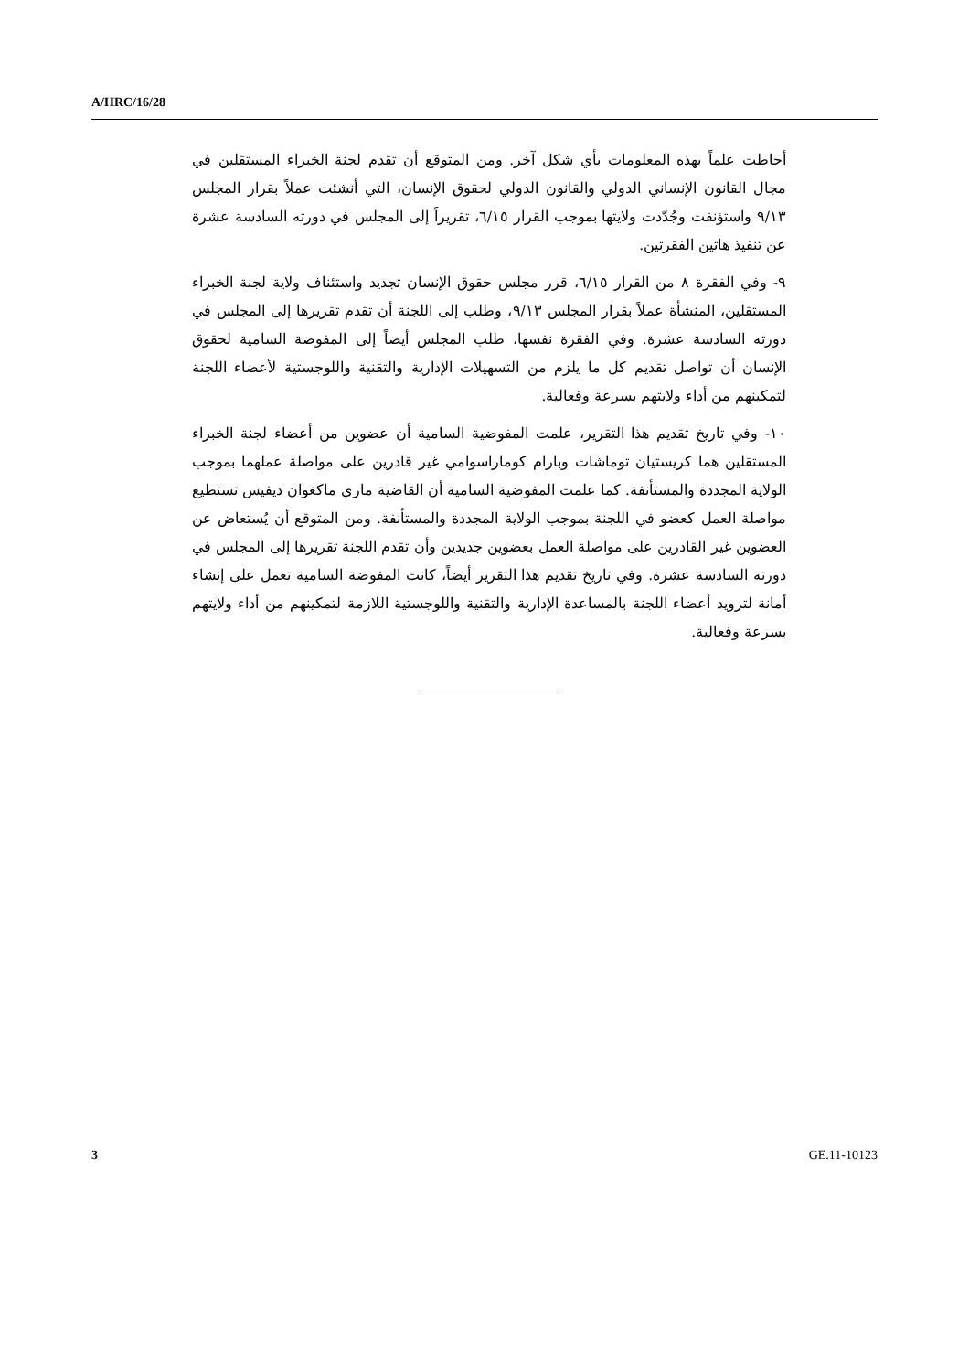A/HRC/16/28
أحاطت علماً بهذه المعلومات بأي شكل آخر. ومن المتوقع أن تقدم لجنة الخبراء المستقلين في مجال القانون الإنساني الدولي والقانون الدولي لحقوق الإنسان، التي أنشئت عملاً بقرار المجلس ٩/١٣ واستؤنفت وجُدّدت ولايتها بموجب القرار ٦/١٥، تقريراً إلى المجلس في دورته السادسة عشرة عن تنفيذ هاتين الفقرتين.
٩- وفي الفقرة ٨ من القرار ٦/١٥، قرر مجلس حقوق الإنسان تجديد واستئناف ولاية لجنة الخبراء المستقلين، المنشأة عملاً بقرار المجلس ٩/١٣، وطلب إلى اللجنة أن تقدم تقريرها إلى المجلس في دورته السادسة عشرة. وفي الفقرة نفسها، طلب المجلس أيضاً إلى المفوضة السامية لحقوق الإنسان أن تواصل تقديم كل ما يلزم من التسهيلات الإدارية والتقنية واللوجستية لأعضاء اللجنة لتمكينهم من أداء ولايتهم بسرعة وفعالية.
١٠- وفي تاريخ تقديم هذا التقرير، علمت المفوضية السامية أن عضوين من أعضاء لجنة الخبراء المستقلين هما كريستيان توماشات وبارام كوماراسوامي غير قادرين على مواصلة عملهما بموجب الولاية المجددة والمستأنفة. كما علمت المفوضية السامية أن القاضية ماري ماكغوان ديفيس تستطيع مواصلة العمل كعضو في اللجنة بموجب الولاية المجددة والمستأنفة. ومن المتوقع أن يُستعاض عن العضوين غير القادرين على مواصلة العمل بعضوين جديدين وأن تقدم اللجنة تقريرها إلى المجلس في دورته السادسة عشرة. وفي تاريخ تقديم هذا التقرير أيضاً، كانت المفوضة السامية تعمل على إنشاء أمانة لتزويد أعضاء اللجنة بالمساعدة الإدارية والتقنية واللوجستية اللازمة لتمكينهم من أداء ولايتهم بسرعة وفعالية.
3 GE.11-10123